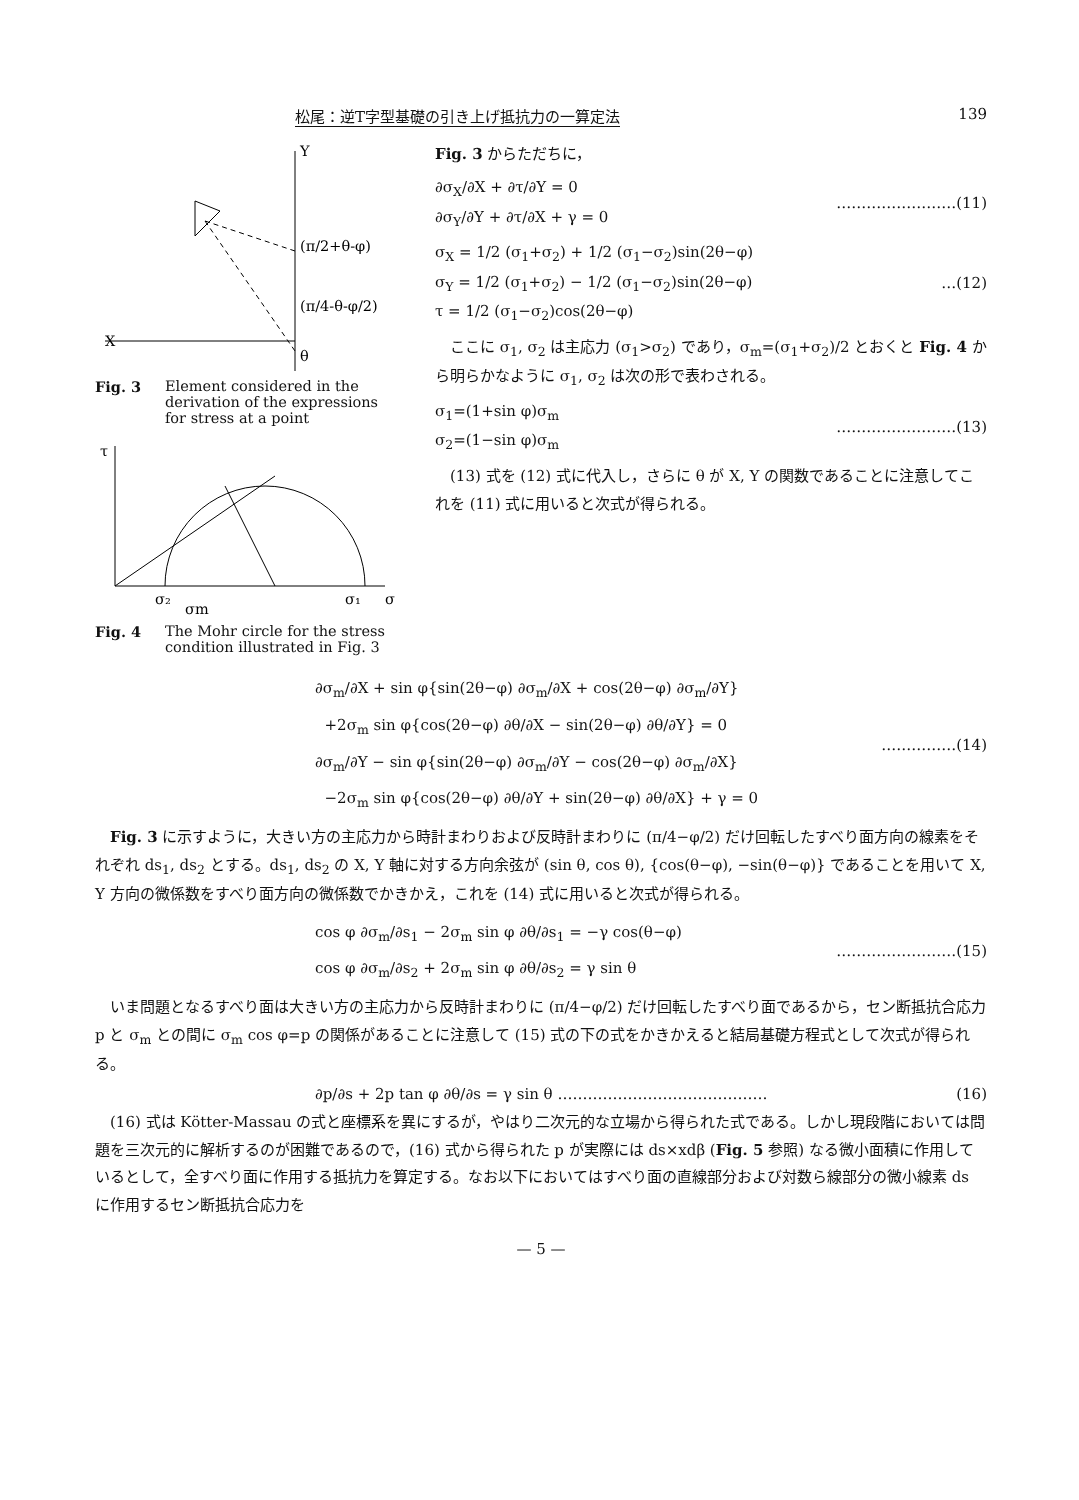松尾：逆T字型基礎の引き上げ抵抗力の一算定法 139
X
Y
θ
(π/2+θ-φ)
(π/4-θ-φ/2)
Fig. 3 Element considered in the derivation of the expressions for stress at a point
τ
σ₂
σ₁
σ
σm
Fig. 4 The Mohr circle for the stress condition illustrated in Fig. 3
Fig. 3 からただちに，
∂σ<sub>X</sub>/∂X + ∂τ/∂Y = 0
∂σ<sub>Y</sub>/∂Y + ∂τ/∂X + γ = 0
……………………(11)
σ<sub>X</sub> = 1/2 (σ<sub>1</sub>+σ<sub>2</sub>) + 1/2 (σ<sub>1</sub>−σ<sub>2</sub>)sin(2θ−φ)
σ<sub>Y</sub> = 1/2 (σ<sub>1</sub>+σ<sub>2</sub>) − 1/2 (σ<sub>1</sub>−σ<sub>2</sub>)sin(2θ−φ)
τ = 1/2 (σ<sub>1</sub>−σ<sub>2</sub>)cos(2θ−φ)
…(12)
ここに σ<sub>1</sub>, σ<sub>2</sub> は主応力 (σ<sub>1</sub>>σ<sub>2</sub>) であり，σ<sub>m</sub>=(σ<sub>1</sub>+σ<sub>2</sub>)/2 とおくと Fig. 4 から明らかなように σ<sub>1</sub>, σ<sub>2</sub> は次の形で表わされる。
σ<sub>1</sub>=(1+sin φ)σ<sub>m</sub>
σ<sub>2</sub>=(1−sin φ)σ<sub>m</sub>
……………………(13)
(13) 式を (12) 式に代入し，さらに θ が X, Y の関数であることに注意してこれを (11) 式に用いると次式が得られる。
∂σ<sub>m</sub>/∂X + sin φ{sin(2θ−φ) ∂σ<sub>m</sub>/∂X + cos(2θ−φ) ∂σ<sub>m</sub>/∂Y}
+2σ<sub>m</sub> sin φ{cos(2θ−φ) ∂θ/∂X − sin(2θ−φ) ∂θ/∂Y} = 0
∂σ<sub>m</sub>/∂Y − sin φ{sin(2θ−φ) ∂σ<sub>m</sub>/∂Y − cos(2θ−φ) ∂σ<sub>m</sub>/∂X}
−2σ<sub>m</sub> sin φ{cos(2θ−φ) ∂θ/∂Y + sin(2θ−φ) ∂θ/∂X} + γ = 0
……………(14)
Fig. 3 に示すように，大きい方の主応力から時計まわりおよび反時計まわりに (π/4−φ/2) だけ回転したすべり面方向の線素をそれぞれ ds<sub>1</sub>, ds<sub>2</sub> とする。ds<sub>1</sub>, ds<sub>2</sub> の X, Y 軸に対する方向余弦が (sin θ, cos θ), {cos(θ−φ), −sin(θ−φ)} であることを用いて X, Y 方向の微係数をすべり面方向の微係数でかきかえ，これを (14) 式に用いると次式が得られる。
cos φ ∂σ<sub>m</sub>/∂s<sub>1</sub> − 2σ<sub>m</sub> sin φ ∂θ/∂s<sub>1</sub> = −γ cos(θ−φ)
cos φ ∂σ<sub>m</sub>/∂s<sub>2</sub> + 2σ<sub>m</sub> sin φ ∂θ/∂s<sub>2</sub> = γ sin θ
……………………(15)
いま問題となるすべり面は大きい方の主応力から反時計まわりに (π/4−φ/2) だけ回転したすべり面であるから，セン断抵抗合応力 p と σ<sub>m</sub> との間に σ<sub>m</sub> cos φ=p の関係があることに注意して (15) 式の下の式をかきかえると結局基礎方程式として次式が得られる。
∂p/∂s + 2p tan φ ∂θ/∂s = γ sin θ ……………………………………
(16)
(16) 式は Kötter-Massau の式と座標系を異にするが，やはり二次元的な立場から得られた式である。しかし現段階においては問題を三次元的に解析するのが困難であるので，(16) 式から得られた p が実際には ds×xdβ (Fig. 5 参照) なる微小面積に作用しているとして，全すべり面に作用する抵抗力を算定する。なお以下においてはすべり面の直線部分および対数ら線部分の微小線素 ds に作用するセン断抵抗合応力を
— 5 —